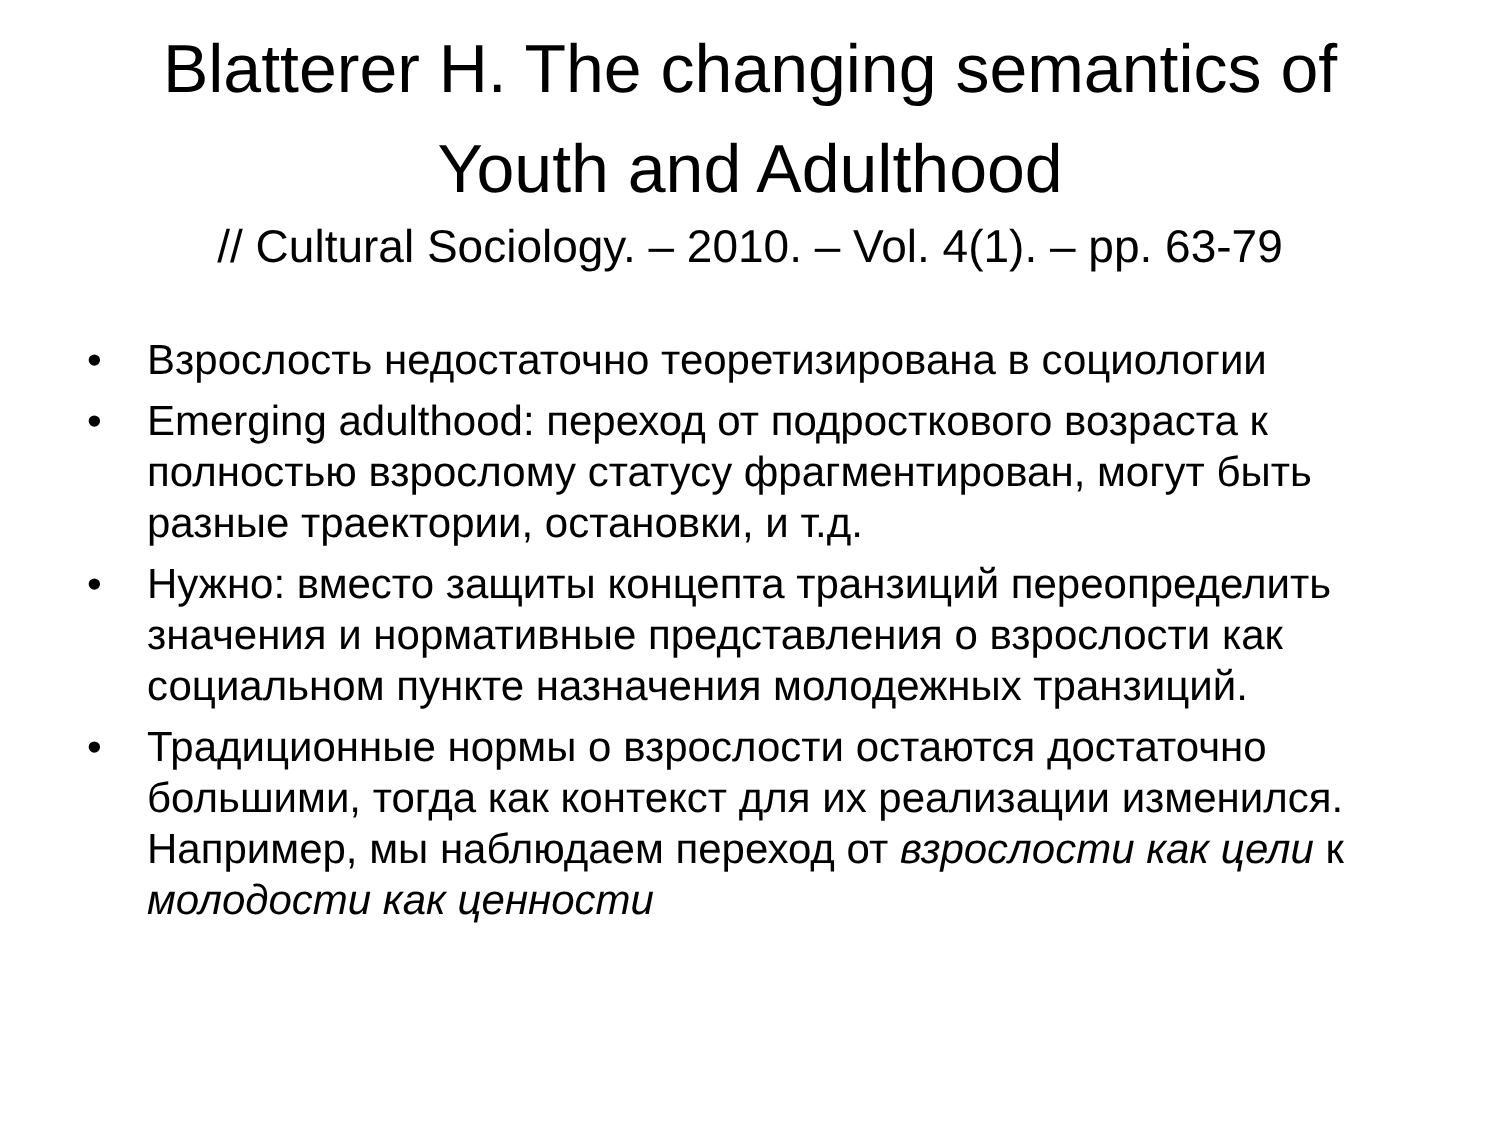Blatterer H. The changing semantics of
Youth and Adulthood
// Cultural Sociology. – 2010. – Vol. 4(1). – pp. 63-79
• Взрослость недостаточно теоретизирована в социологии
• Emerging adulthood: переход от подросткового возраста к полностью взрослому статусу фрагментирован, могут быть разные траектории, остановки, и т.д.
• Нужно: вместо защиты концепта транзиций переопределить значения и нормативные представления о взрослости как социальном пункте назначения молодежных транзиций.
• Традиционные нормы о взрослости остаются достаточно большими, тогда как контекст для их реализации изменился. Например, мы наблюдаем переход от взрослости как цели к молодости как ценности